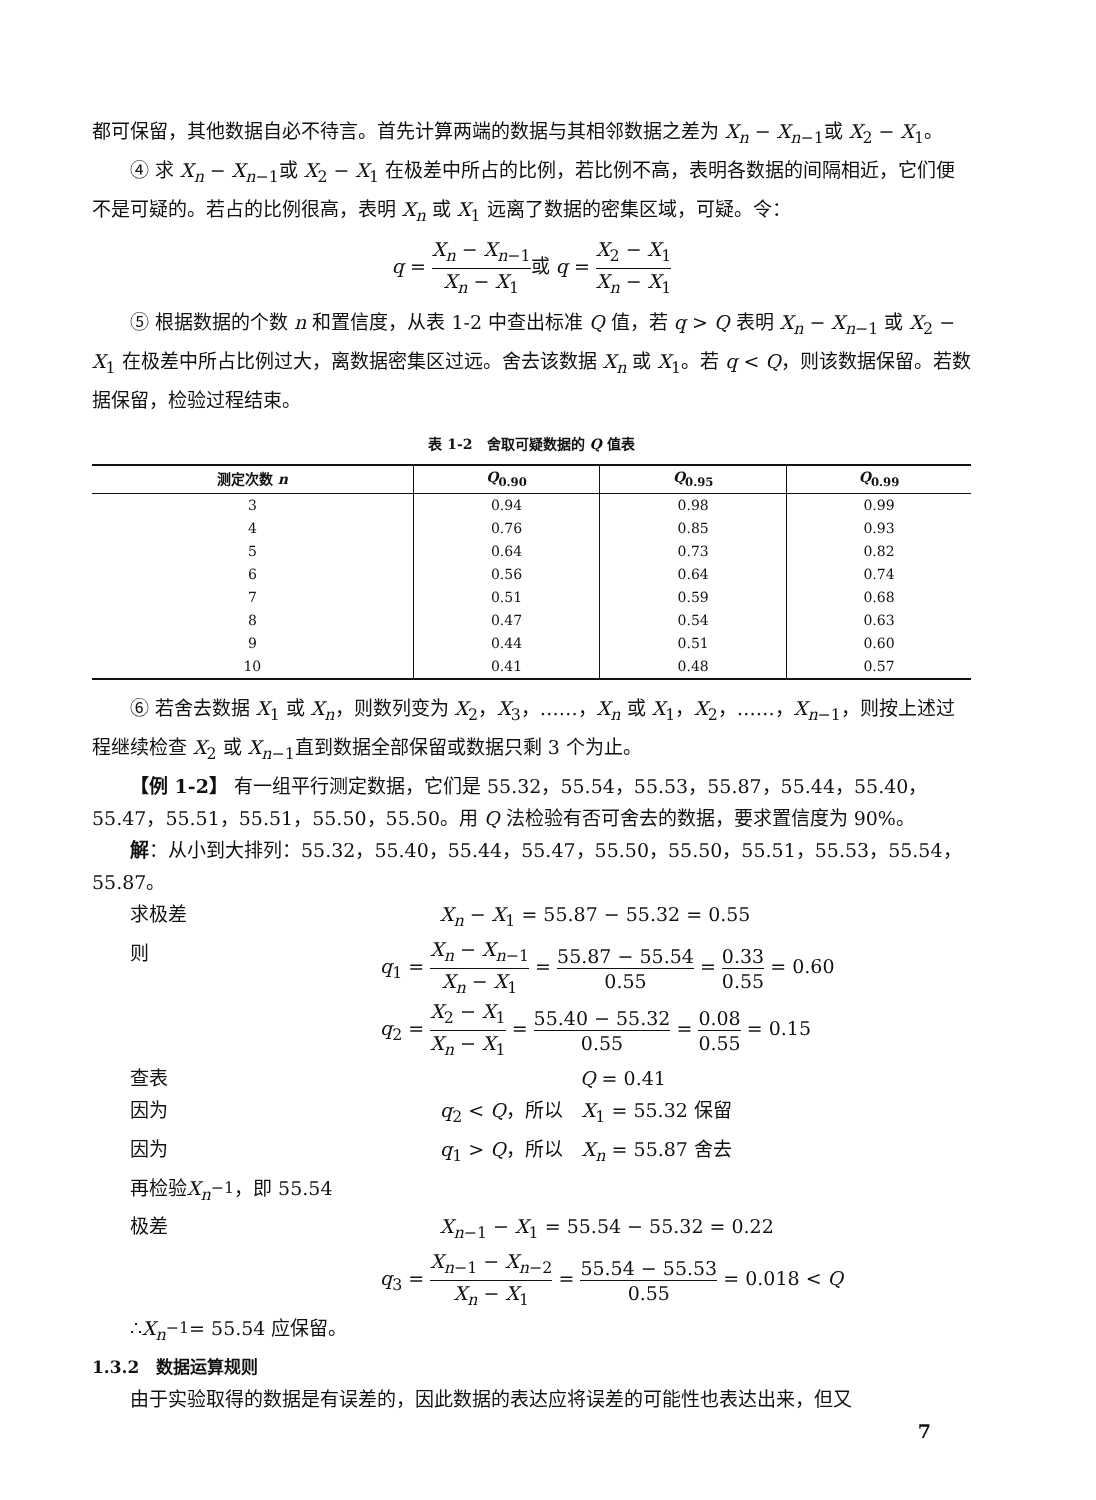都可保留，其他数据自必不待言。首先计算两端的数据与其相邻数据之差为 X<sub>n</sub> − X<sub>n</sub><sub>−1</sub>或 X<sub>2</sub> − X<sub>1</sub>。
④ 求 X<sub>n</sub> − X<sub>n</sub><sub>−1</sub>或 X<sub>2</sub> − X<sub>1</sub> 在极差中所占的比例，若比例不高，表明各数据的间隔相近，它们便不是可疑的。若占的比例很高，表明 X<sub>n</sub> 或 X<sub>1</sub> 远离了数据的密集区域，可疑。令：
q = X<sub>n</sub> − X<sub>n</sub><sub>−1</sub> X<sub>n</sub> − X<sub>1</sub>或 q = X<sub>2</sub> − X<sub>1</sub> X<sub>n</sub> − X<sub>1</sub>
⑤ 根据数据的个数 n 和置信度，从表 1-2 中查出标准 Q 值，若 q > Q 表明 X<sub>n</sub> − X<sub>n</sub><sub>−1</sub> 或 X<sub>2</sub> − X<sub>1</sub> 在极差中所占比例过大，离数据密集区过远。舍去该数据 X<sub>n</sub> 或 X<sub>1</sub>。若 q < Q，则该数据保留。若数据保留，检验过程结束。
表 1-2　舍取可疑数据的 Q 值表
| 测定次数 n | Q<sub>0.90</sub> | Q<sub>0.95</sub> | Q<sub>0.99</sub> |
| --- | --- | --- | --- |
| 3 | 0.94 | 0.98 | 0.99 |
| 4 | 0.76 | 0.85 | 0.93 |
| 5 | 0.64 | 0.73 | 0.82 |
| 6 | 0.56 | 0.64 | 0.74 |
| 7 | 0.51 | 0.59 | 0.68 |
| 8 | 0.47 | 0.54 | 0.63 |
| 9 | 0.44 | 0.51 | 0.60 |
| 10 | 0.41 | 0.48 | 0.57 |
⑥ 若舍去数据 X<sub>1</sub> 或 X<sub>n</sub>，则数列变为 X<sub>2</sub>，X<sub>3</sub>，……，X<sub>n</sub> 或 X<sub>1</sub>，X<sub>2</sub>，……，X<sub>n</sub><sub>−1</sub>，则按上述过程继续检查 X<sub>2</sub> 或 X<sub>n</sub><sub>−1</sub>直到数据全部保留或数据只剩 3 个为止。
【例 1-2】 有一组平行测定数据，它们是 55.32，55.54，55.53，55.87，55.44，55.40，55.47，55.51，55.51，55.50，55.50。用 Q 法检验有否可舍去的数据，要求置信度为 90%。
解：从小到大排列：55.32，55.40，55.44，55.47，55.50，55.50，55.51，55.53，55.54，55.87。
求极差 X<sub>n</sub> − X<sub>1</sub> = 55.87 − 55.32 = 0.55
则 q<sub>1</sub> = X<sub>n</sub> − X<sub>n</sub><sub>−1</sub> X<sub>n</sub> − X<sub>1</sub> = 55.87 − 55.54 0.55 = 0.33 0.55 = 0.60
q<sub>2</sub> = X<sub>2</sub> − X<sub>1</sub> X<sub>n</sub> − X<sub>1</sub> = 55.40 − 55.32 0.55 = 0.08 0.55 = 0.15
查表 Q = 0.41
因为 q<sub>2</sub> < Q，所以　X<sub>1</sub> = 55.32 保留
因为 q<sub>1</sub> > Q，所以　X<sub>n</sub> = 55.87 舍去
再检验 X<sub>n</sub><sub>−1</sub>，即 55.54
极差 X<sub>n</sub><sub>−1</sub> − X<sub>1</sub> = 55.54 − 55.32 = 0.22
q<sub>3</sub> = X<sub>n</sub><sub>−1</sub> − X<sub>n</sub><sub>−2</sub> X<sub>n</sub> − X<sub>1</sub> = 55.54 − 55.53 0.55 = 0.018 < Q
∴ X<sub>n</sub><sub>−1</sub> = 55.54 应保留。
1.3.2　数据运算规则
由于实验取得的数据是有误差的，因此数据的表达应将误差的可能性也表达出来，但又
7